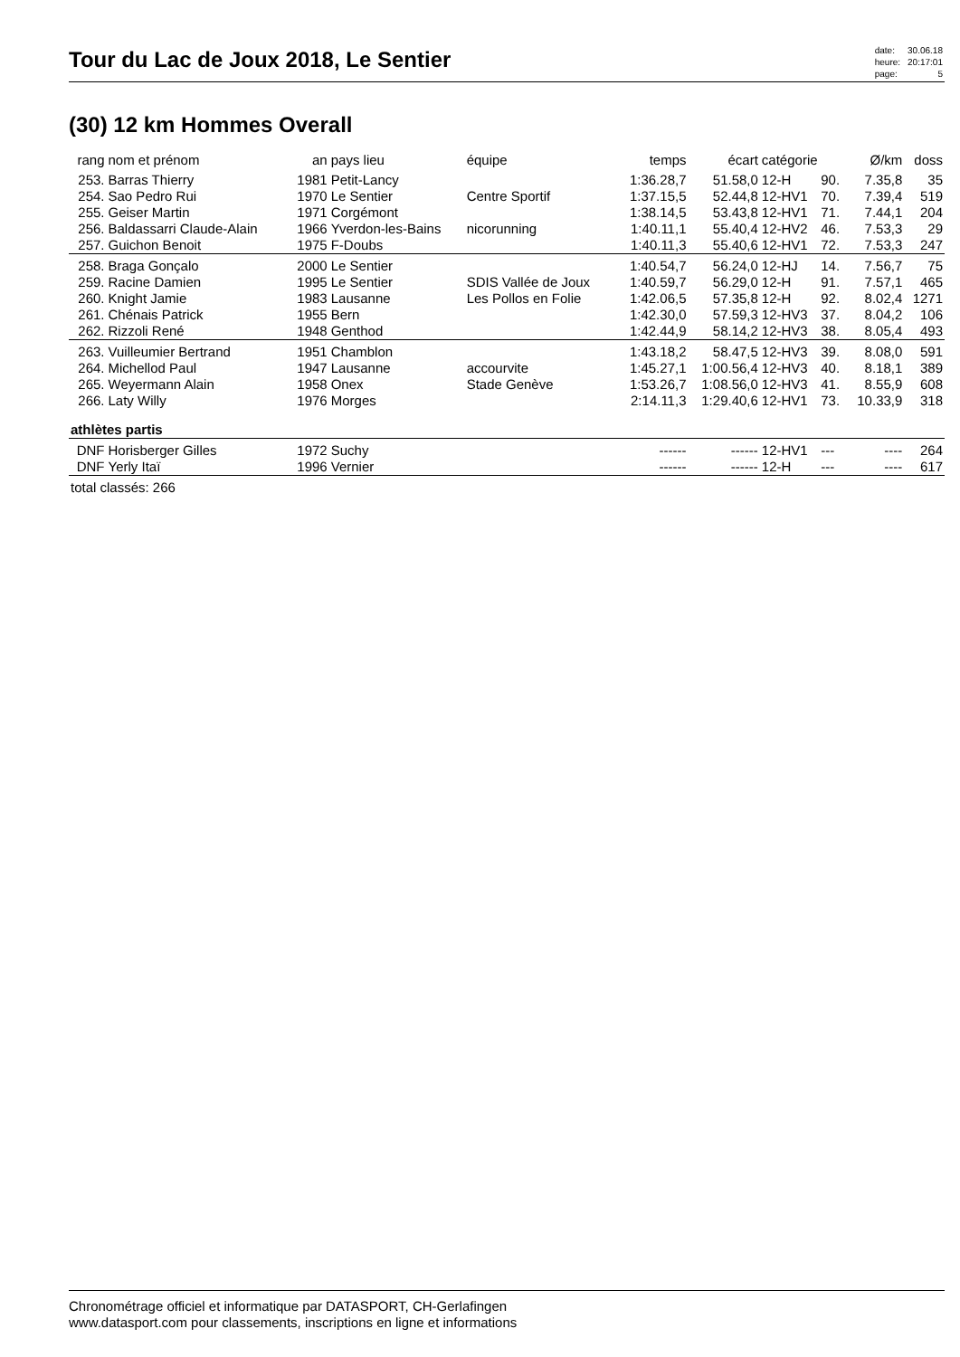Tour du Lac de Joux 2018, Le Sentier
| date: | 30.06.18 |
| heure: | 20:17:01 |
| page: | 5 |
(30) 12 km Hommes Overall
| rang | nom et prénom | an | pays lieu | équipe | temps | écart | catégorie | | Ø/km | doss |
| --- | --- | --- | --- | --- | --- | --- | --- | --- | --- | --- |
| 253. | Barras Thierry | 1981 | Petit-Lancy | | 1:36.28,7 | 51.58,0 | 12-H | 90. | 7.35,8 | 35 |
| 254. | Sao Pedro Rui | 1970 | Le Sentier | Centre Sportif | 1:37.15,5 | 52.44,8 | 12-HV1 | 70. | 7.39,4 | 519 |
| 255. | Geiser Martin | 1971 | Corgémont | | 1:38.14,5 | 53.43,8 | 12-HV1 | 71. | 7.44,1 | 204 |
| 256. | Baldassarri Claude-Alain | 1966 | Yverdon-les-Bains | nicorunning | 1:40.11,1 | 55.40,4 | 12-HV2 | 46. | 7.53,3 | 29 |
| 257. | Guichon Benoit | 1975 | F-Doubs | | 1:40.11,3 | 55.40,6 | 12-HV1 | 72. | 7.53,3 | 247 |
| 258. | Braga Gonçalo | 2000 | Le Sentier | | 1:40.54,7 | 56.24,0 | 12-HJ | 14. | 7.56,7 | 75 |
| 259. | Racine Damien | 1995 | Le Sentier | SDIS Vallée de Joux | 1:40.59,7 | 56.29,0 | 12-H | 91. | 7.57,1 | 465 |
| 260. | Knight Jamie | 1983 | Lausanne | Les Pollos en Folie | 1:42.06,5 | 57.35,8 | 12-H | 92. | 8.02,4 | 1271 |
| 261. | Chénais Patrick | 1955 | Bern | | 1:42.30,0 | 57.59,3 | 12-HV3 | 37. | 8.04,2 | 106 |
| 262. | Rizzoli René | 1948 | Genthod | | 1:42.44,9 | 58.14,2 | 12-HV3 | 38. | 8.05,4 | 493 |
| 263. | Vuilleumier Bertrand | 1951 | Chamblon | | 1:43.18,2 | 58.47,5 | 12-HV3 | 39. | 8.08,0 | 591 |
| 264. | Michellod Paul | 1947 | Lausanne | accourvite | 1:45.27,1 | 1:00.56,4 | 12-HV3 | 40. | 8.18,1 | 389 |
| 265. | Weyermann Alain | 1958 | Onex | Stade Genève | 1:53.26,7 | 1:08.56,0 | 12-HV3 | 41. | 8.55,9 | 608 |
| 266. | Laty Willy | 1976 | Morges | | 2:14.11,3 | 1:29.40,6 | 12-HV1 | 73. | 10.33,9 | 318 |
| athlètes partis | | | | | | | | | | |
| DNF | Horisberger Gilles | 1972 | Suchy | | ------ | ------ | 12-HV1 | --- | ---- | 264 |
| DNF | Yerly Itaï | 1996 | Vernier | | ------ | ------ | 12-H | --- | ---- | 617 |
| total classés: 266 | | | | | | | | | | |
Chronométrage officiel et informatique par DATASPORT, CH-Gerlafingen
www.datasport.com pour classements, inscriptions en ligne et informations